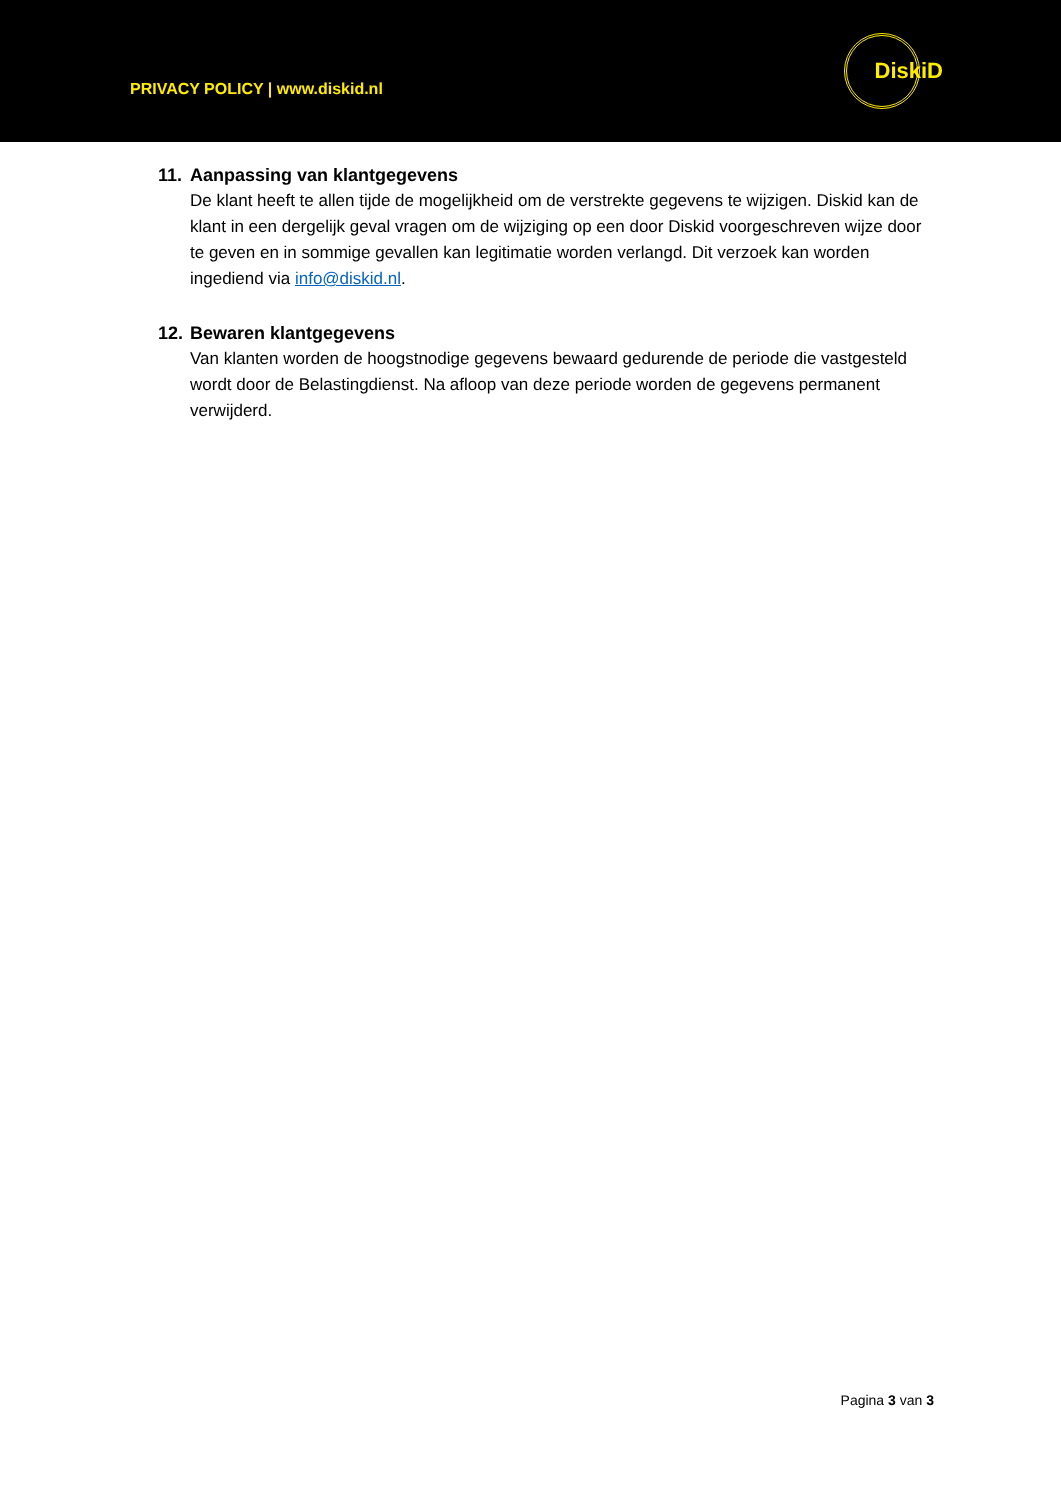PRIVACY POLICY | www.diskid.nl
DiskiD
11. Aanpassing van klantgegevens
De klant heeft te allen tijde de mogelijkheid om de verstrekte gegevens te wijzigen. Diskid kan de klant in een dergelijk geval vragen om de wijziging op een door Diskid voorgeschreven wijze door te geven en in sommige gevallen kan legitimatie worden verlangd. Dit verzoek kan worden ingediend via info@diskid.nl.
12. Bewaren klantgegevens
Van klanten worden de hoogstnodige gegevens bewaard gedurende de periode die vastgesteld wordt door de Belastingdienst. Na afloop van deze periode worden de gegevens permanent verwijderd.
Pagina 3 van 3